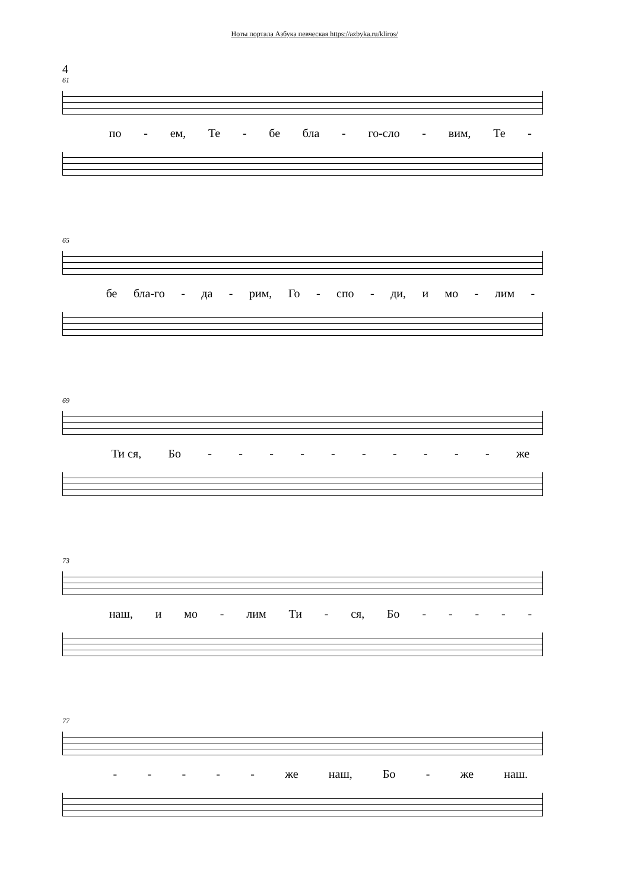Ноты портала Азбука певческая https://azbyka.ru/kliros/
4
61
по - ем, Те - бе бла - го-сло - вим, Те -
65
бе бла-го - да - рим, Го - спо - ди, и мо - лим -
69
Ти ся, Бо - - - - - - - - - - же
73
наш, и мо - лим Ти - ся, Бо - - - - -
77
- - - - - же наш, Бо - же наш.